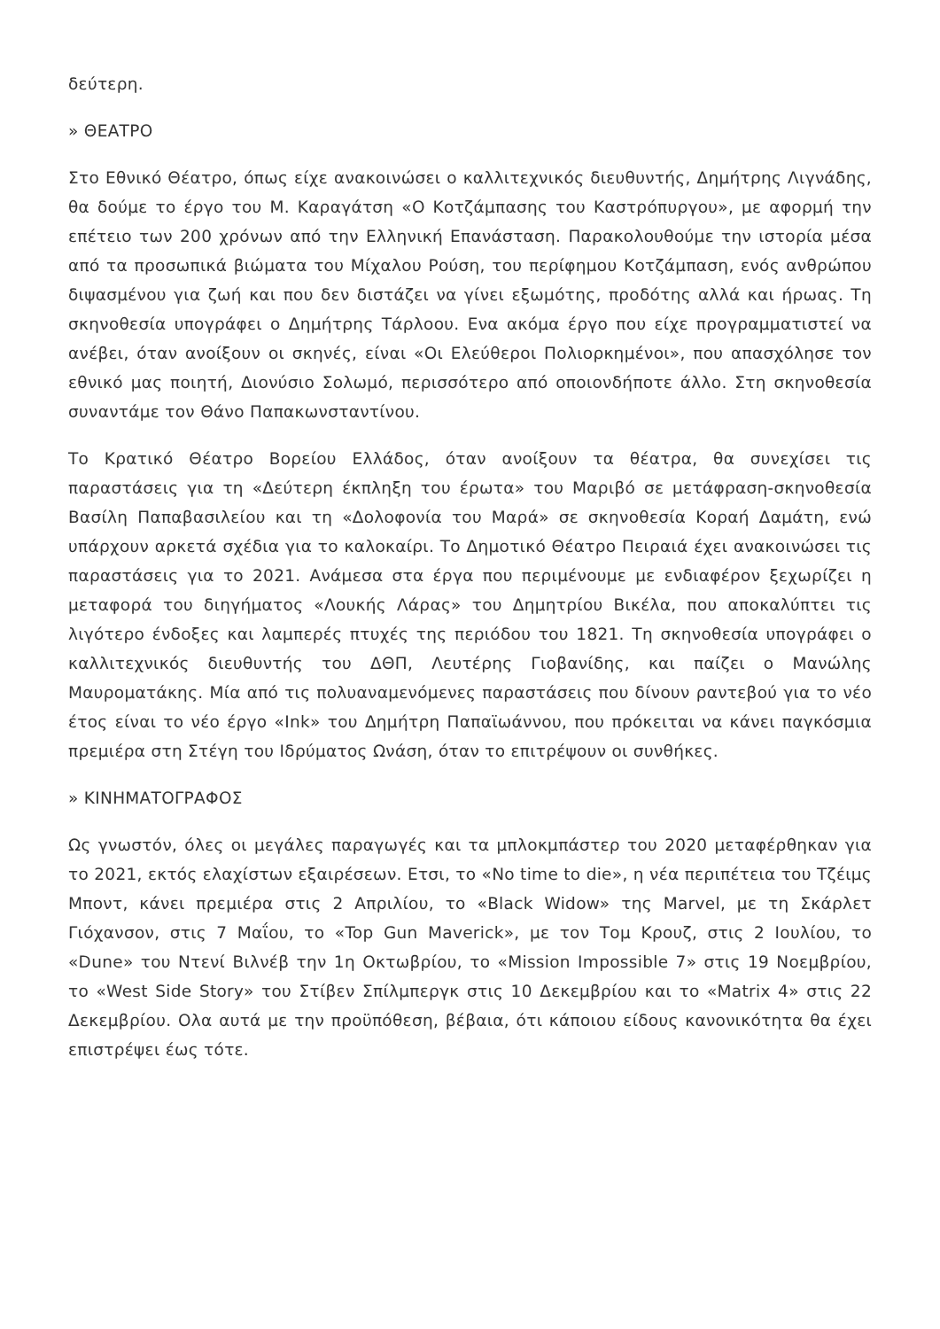δεύτερη.
» ΘΕΑΤΡΟ
Στο Εθνικό Θέατρο, όπως είχε ανακοινώσει ο καλλιτεχνικός διευθυντής, Δημήτρης Λιγνάδης, θα δούμε το έργο του Μ. Καραγάτση «Ο Κοτζάμπασης του Καστρόπυργου», με αφορμή την επέτειο των 200 χρόνων από την Ελληνική Επανάσταση. Παρακολουθούμε την ιστορία μέσα από τα προσωπικά βιώματα του Μίχαλου Ρούση, του περίφημου Κοτζάμπαση, ενός ανθρώπου διψασμένου για ζωή και που δεν διστάζει να γίνει εξωμότης, προδότης αλλά και ήρωας. Τη σκηνοθεσία υπογράφει ο Δημήτρης Τάρλοου. Ενα ακόμα έργο που είχε προγραμματιστεί να ανέβει, όταν ανοίξουν οι σκηνές, είναι «Οι Ελεύθεροι Πολιορκημένοι», που απασχόλησε τον εθνικό μας ποιητή, Διονύσιο Σολωμό, περισσότερο από οποιονδήποτε άλλο. Στη σκηνοθεσία συναντάμε τον Θάνο Παπακωνσταντίνου.
Το Κρατικό Θέατρο Βορείου Ελλάδος, όταν ανοίξουν τα θέατρα, θα συνεχίσει τις παραστάσεις για τη «Δεύτερη έκπληξη του έρωτα» του Μαριβό σε μετάφραση-σκηνοθεσία Βασίλη Παπαβασιλείου και τη «Δολοφονία του Μαρά» σε σκηνοθεσία Κοραή Δαμάτη, ενώ υπάρχουν αρκετά σχέδια για το καλοκαίρι. Το Δημοτικό Θέατρο Πειραιά έχει ανακοινώσει τις παραστάσεις για το 2021. Ανάμεσα στα έργα που περιμένουμε με ενδιαφέρον ξεχωρίζει η μεταφορά του διηγήματος «Λουκής Λάρας» του Δημητρίου Βικέλα, που αποκαλύπτει τις λιγότερο ένδοξες και λαμπερές πτυχές της περιόδου του 1821. Τη σκηνοθεσία υπογράφει ο καλλιτεχνικός διευθυντής του ΔΘΠ, Λευτέρης Γιοβανίδης, και παίζει ο Μανώλης Μαυροματάκης. Μία από τις πολυαναμενόμενες παραστάσεις που δίνουν ραντεβού για το νέο έτος είναι το νέο έργο «Ink» του Δημήτρη Παπαϊωάννου, που πρόκειται να κάνει παγκόσμια πρεμιέρα στη Στέγη του Ιδρύματος Ωνάση, όταν το επιτρέψουν οι συνθήκες.
» ΚΙΝΗΜΑΤΟΓΡΑΦΟΣ
Ως γνωστόν, όλες οι μεγάλες παραγωγές και τα μπλοκμπάστερ του 2020 μεταφέρθηκαν για το 2021, εκτός ελαχίστων εξαιρέσεων. Ετσι, το «No time to die», η νέα περιπέτεια του Τζέιμς Μποντ, κάνει πρεμιέρα στις 2 Απριλίου, το «Black Widow» της Marvel, με τη Σκάρλετ Γιόχανσον, στις 7 Μαΐου, το «Top Gun Maverick», με τον Τομ Κρουζ, στις 2 Ιουλίου, το «Dune» του Ντενί Βιλνέβ την 1η Οκτωβρίου, το «Mission Impossible 7» στις 19 Νοεμβρίου, το «West Side Story» του Στίβεν Σπίλμπεργκ στις 10 Δεκεμβρίου και το «Matrix 4» στις 22 Δεκεμβρίου. Ολα αυτά με την προϋπόθεση, βέβαια, ότι κάποιου είδους κανονικότητα θα έχει επιστρέψει έως τότε.